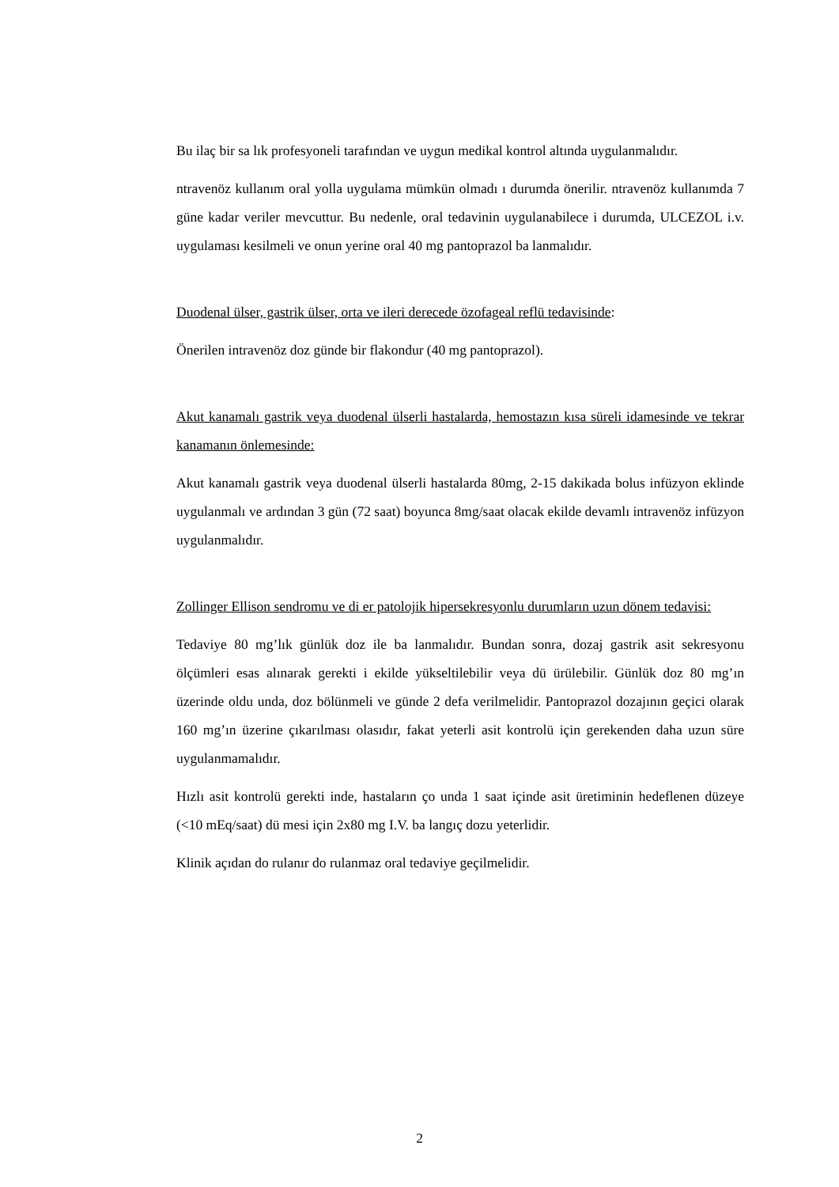Bu ilaç bir sa lık profesyoneli tarafından ve uygun medikal kontrol altında uygulanmalıdır.
ntravenöz kullanım oral yolla uygulama mümkün olmadı ı durumda önerilir. ntravenöz kullanımda 7 güne kadar veriler mevcuttur. Bu nedenle, oral tedavinin uygulanabilece i durumda, ULCEZOL i.v. uygulaması kesilmeli ve onun yerine oral 40 mg pantoprazol ba lanmalıdır.
Duodenal ülser, gastrik ülser, orta ve ileri derecede özofageal reflü tedavisinde:
Önerilen intravenöz doz günde bir flakondur (40 mg pantoprazol).
Akut kanamalı gastrik veya duodenal ülserli hastalarda, hemostazın kısa süreli idamesinde ve tekrar kanamanın önlemesinde:
Akut kanamalı gastrik veya duodenal ülserli hastalarda 80mg, 2-15 dakikada bolus infüzyon eklinde uygulanmalı ve ardından 3 gün (72 saat) boyunca 8mg/saat olacak ekilde devamlı intravenöz infüzyon uygulanmalıdır.
Zollinger Ellison sendromu ve di er patolojik hipersekresyonlu durumların uzun dönem tedavisi:
Tedaviye 80 mg’lık günlük doz ile ba lanmalıdır. Bundan sonra, dozaj gastrik asit sekresyonu ölçümleri esas alınarak gerekti i ekilde yükseltilebilir veya dü ürülebilir. Günlük doz 80 mg’ın üzerinde oldu unda, doz bölünmeli ve günde 2 defa verilmelidir. Pantoprazol dozajının geçici olarak 160 mg’ın üzerine çıkarılması olasıdır, fakat yeterli asit kontrolü için gerekenden daha uzun süre uygulanmamalıdır.
Hızlı asit kontrolü gerekti inde, hastaların ço unda 1 saat içinde asit üretiminin hedeflenen düzeye (<10 mEq/saat) dü mesi için 2x80 mg I.V. ba langıç dozu yeterlidir.
Klinik açıdan do rulanır do rulanmaz oral tedaviye geçilmelidir.
2